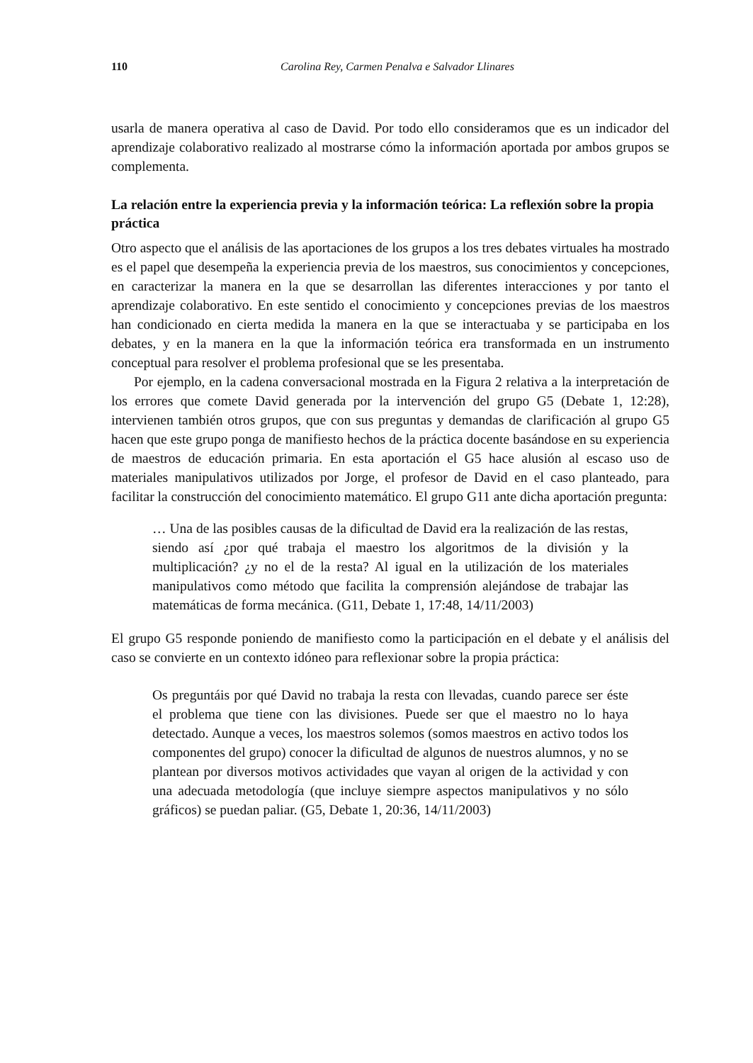110 Carolina Rey, Carmen Penalva e Salvador Llinares
usarla de manera operativa al caso de David. Por todo ello consideramos que es un indicador del aprendizaje colaborativo realizado al mostrarse cómo la información aportada por ambos grupos se complementa.
La relación entre la experiencia previa y la información teórica: La reflexión sobre la propia práctica
Otro aspecto que el análisis de las aportaciones de los grupos a los tres debates virtuales ha mostrado es el papel que desempeña la experiencia previa de los maestros, sus conocimientos y concepciones, en caracterizar la manera en la que se desarrollan las diferentes interacciones y por tanto el aprendizaje colaborativo. En este sentido el conocimiento y concepciones previas de los maestros han condicionado en cierta medida la manera en la que se interactuaba y se participaba en los debates, y en la manera en la que la información teórica era transformada en un instrumento conceptual para resolver el problema profesional que se les presentaba.
Por ejemplo, en la cadena conversacional mostrada en la Figura 2 relativa a la interpretación de los errores que comete David generada por la intervención del grupo G5 (Debate 1, 12:28), intervienen también otros grupos, que con sus preguntas y demandas de clarificación al grupo G5 hacen que este grupo ponga de manifiesto hechos de la práctica docente basándose en su experiencia de maestros de educación primaria. En esta aportación el G5 hace alusión al escaso uso de materiales manipulativos utilizados por Jorge, el profesor de David en el caso planteado, para facilitar la construcción del conocimiento matemático. El grupo G11 ante dicha aportación pregunta:
… Una de las posibles causas de la dificultad de David era la realización de las restas, siendo así ¿por qué trabaja el maestro los algoritmos de la división y la multiplicación? ¿y no el de la resta? Al igual en la utilización de los materiales manipulativos como método que facilita la comprensión alejándose de trabajar las matemáticas de forma mecánica. (G11, Debate 1, 17:48, 14/11/2003)
El grupo G5 responde poniendo de manifiesto como la participación en el debate y el análisis del caso se convierte en un contexto idóneo para reflexionar sobre la propia práctica:
Os preguntáis por qué David no trabaja la resta con llevadas, cuando parece ser éste el problema que tiene con las divisiones. Puede ser que el maestro no lo haya detectado. Aunque a veces, los maestros solemos (somos maestros en activo todos los componentes del grupo) conocer la dificultad de algunos de nuestros alumnos, y no se plantean por diversos motivos actividades que vayan al origen de la actividad y con una adecuada metodología (que incluye siempre aspectos manipulativos y no sólo gráficos) se puedan paliar. (G5, Debate 1, 20:36, 14/11/2003)